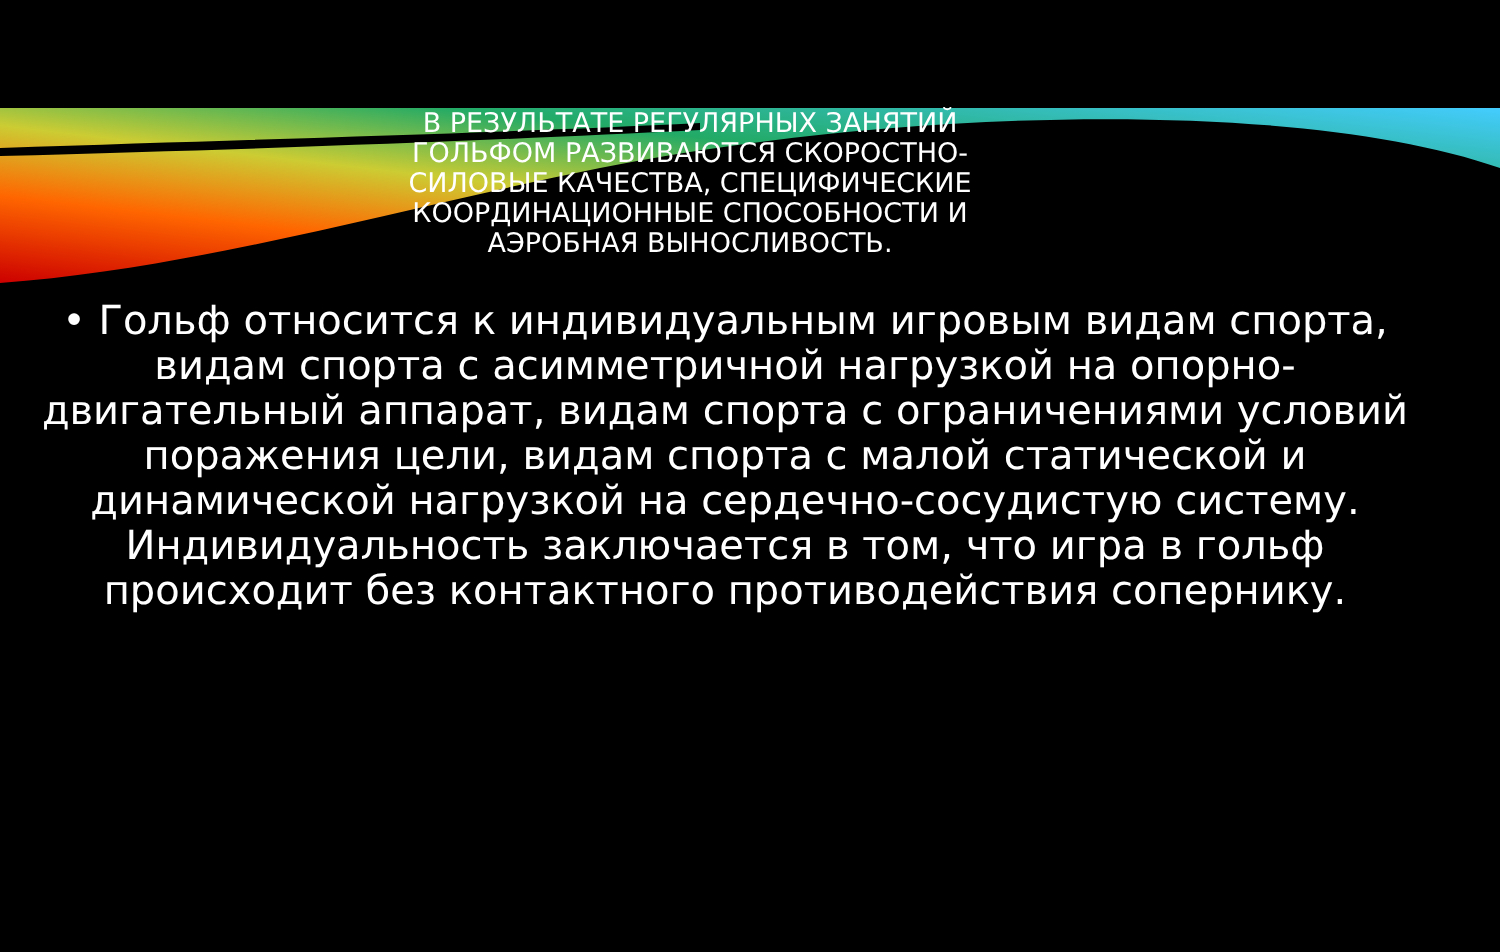В РЕЗУЛЬТАТЕ РЕГУЛЯРНЫХ ЗАНЯТИЙ ГОЛЬФОМ РАЗВИВАЮТСЯ СКОРОСТНО-СИЛОВЫЕ КАЧЕСТВА, СПЕЦИФИЧЕСКИЕ КООРДИНАЦИОННЫЕ СПОСОБНОСТИ И АЭРОБНАЯ ВЫНОСЛИВОСТЬ.
• Гольф относится к индивидуальным игровым видам спорта, видам спорта с асимметричной нагрузкой на опорно-двигательный аппарат, видам спорта с ограничениями условий поражения цели, видам спорта с малой статической и динамической нагрузкой на сердечно-сосудистую систему. Индивидуальность заключается в том, что игра в гольф происходит без контактного противодействия сопернику.